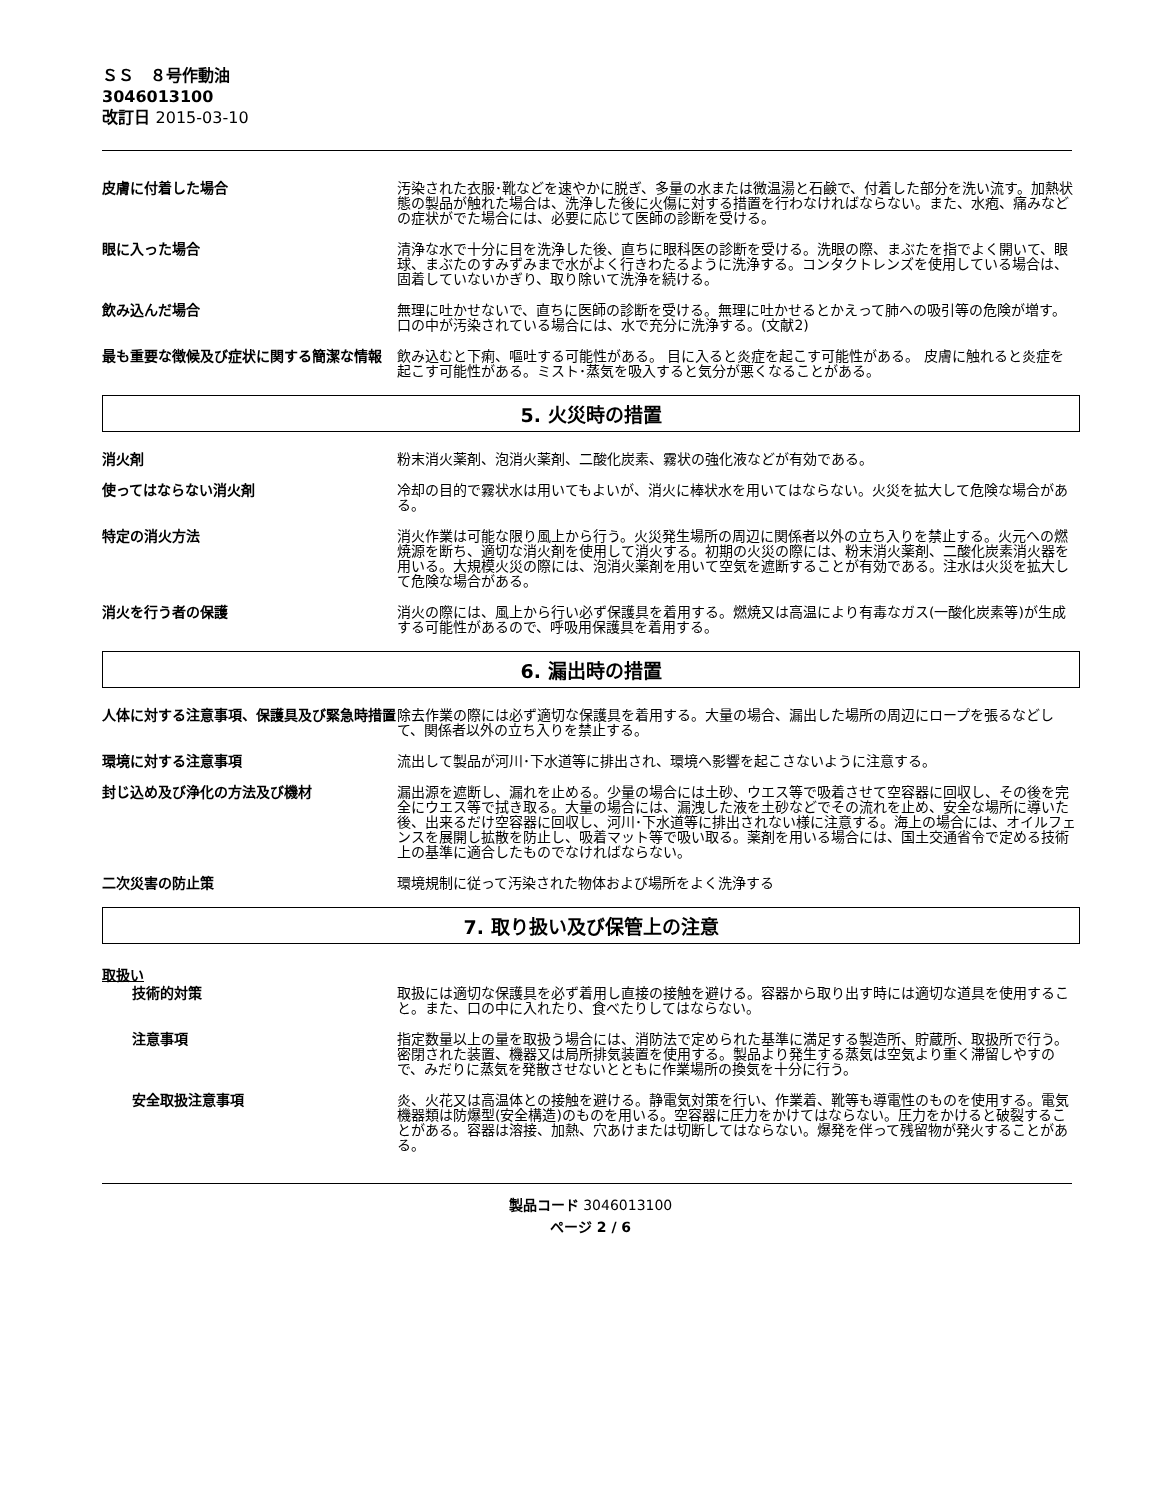ＳＳ　８号作動油
3046013100
改訂日 2015-03-10
皮膚に付着した場合 汚染された衣服･靴などを速やかに脱ぎ、多量の水または微温湯と石鹸で、付着した部分を洗い流す。加熱状態の製品が触れた場合は、洗浄した後に火傷に対する措置を行わなければならない。また、水疱、痛みなどの症状がでた場合には、必要に応じて医師の診断を受ける。
眼に入った場合 清浄な水で十分に目を洗浄した後、直ちに眼科医の診断を受ける。洗眼の際、まぶたを指でよく開いて、眼球、まぶたのすみずみまで水がよく行きわたるように洗浄する。コンタクトレンズを使用している場合は、固着していないかぎり、取り除いて洗浄を続ける。
飲み込んだ場合 無理に吐かせないで、直ちに医師の診断を受ける。無理に吐かせるとかえって肺への吸引等の危険が増す。口の中が汚染されている場合には、水で充分に洗浄する。(文献2)
最も重要な徴候及び症状に関する簡潔な情報 飲み込むと下痢、嘔吐する可能性がある。 目に入ると炎症を起こす可能性がある。 皮膚に触れると炎症を起こす可能性がある。ミスト･蒸気を吸入すると気分が悪くなることがある。
5. 火災時の措置
消火剤 粉末消火薬剤、泡消火薬剤、二酸化炭素、霧状の強化液などが有効である。
使ってはならない消火剤 冷却の目的で霧状水は用いてもよいが、消火に棒状水を用いてはならない。火災を拡大して危険な場合がある。
特定の消火方法 消火作業は可能な限り風上から行う。火災発生場所の周辺に関係者以外の立ち入りを禁止する。火元への燃焼源を断ち、適切な消火剤を使用して消火する。初期の火災の際には、粉末消火薬剤、二酸化炭素消火器を用いる。大規模火災の際には、泡消火薬剤を用いて空気を遮断することが有効である。注水は火災を拡大して危険な場合がある。
消火を行う者の保護 消火の際には、風上から行い必ず保護具を着用する。燃焼又は高温により有毒なガス(一酸化炭素等)が生成する可能性があるので、呼吸用保護具を着用する。
6. 漏出時の措置
人体に対する注意事項、保護具及び緊急時措置 除去作業の際には必ず適切な保護具を着用する。大量の場合、漏出した場所の周辺にロープを張るなどして、関係者以外の立ち入りを禁止する。
環境に対する注意事項 流出して製品が河川･下水道等に排出され、環境へ影響を起こさないように注意する。
封じ込め及び浄化の方法及び機材 漏出源を遮断し、漏れを止める。少量の場合には土砂、ウエス等で吸着させて空容器に回収し、その後を完全にウエス等で拭き取る。大量の場合には、漏洩した液を土砂などでその流れを止め、安全な場所に導いた後、出来るだけ空容器に回収し、河川･下水道等に排出されない様に注意する。海上の場合には、オイルフェンスを展開し拡散を防止し、吸着マット等で吸い取る。薬剤を用いる場合には、国土交通省令で定める技術上の基準に適合したものでなければならない。
二次災害の防止策 環境規制に従って汚染された物体および場所をよく洗浄する
7. 取り扱い及び保管上の注意
取扱い
技術的対策 取扱には適切な保護具を必ず着用し直接の接触を避ける。容器から取り出す時には適切な道具を使用すること。また、口の中に入れたり、食べたりしてはならない。
注意事項 指定数量以上の量を取扱う場合には、消防法で定められた基準に満足する製造所、貯蔵所、取扱所で行う。密閉された装置、機器又は局所排気装置を使用する。製品より発生する蒸気は空気より重く滞留しやすので、みだりに蒸気を発散させないとともに作業場所の換気を十分に行う。
安全取扱注意事項 炎、火花又は高温体との接触を避ける。静電気対策を行い、作業着、靴等も導電性のものを使用する。電気機器類は防爆型(安全構造)のものを用いる。空容器に圧力をかけてはならない。圧力をかけると破裂することがある。容器は溶接、加熱、穴あけまたは切断してはならない。爆発を伴って残留物が発火することがある。
製品コード 3046013100
ページ 2 / 6